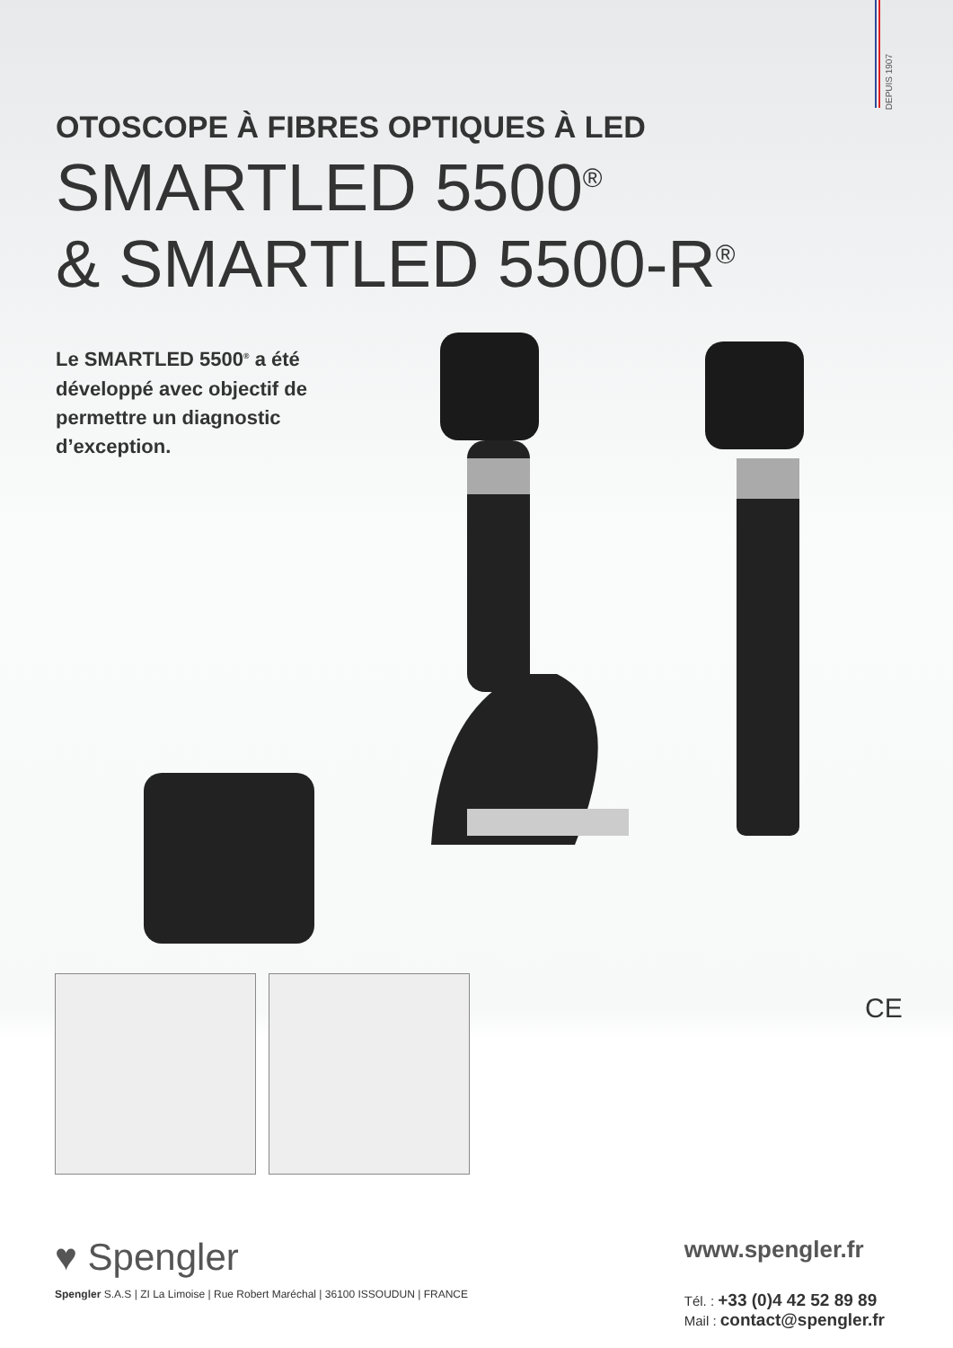DEPUIS 1907
OTOSCOPE À FIBRES OPTIQUES À LED
SMARTLED 5500<sup>®</sup>
& SMARTLED 5500-R<sup>®</sup>
Le SMARTLED 5500<sup>®</sup> a été développé avec objectif de permettre un diagnostic d’exception.
CE
♥ Spengler
Spengler S.A.S | ZI La Limoise | Rue Robert Maréchal | 36100 ISSOUDUN | FRANCE
www.spengler.fr
Tél. : +33 (0)4 42 52 89 89
Mail : contact@spengler.fr